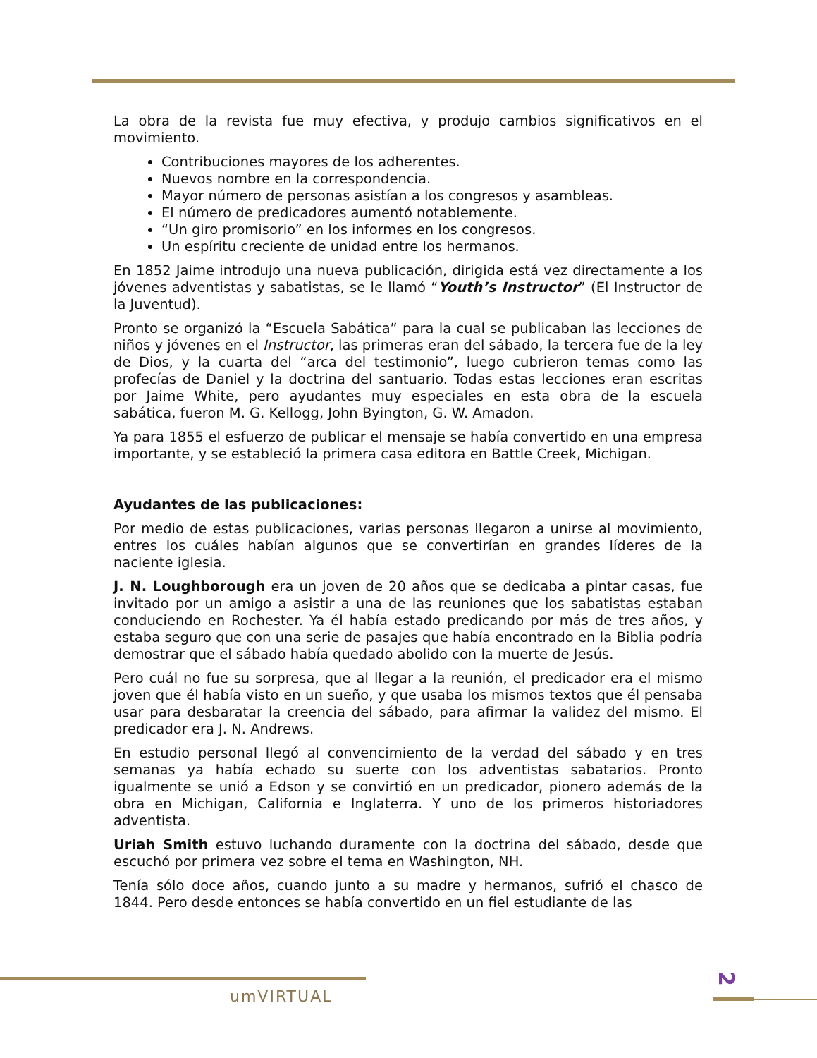La obra de la revista fue muy efectiva, y produjo cambios significativos en el movimiento.
Contribuciones mayores de los adherentes.
Nuevos nombre en la correspondencia.
Mayor número de personas asistían a los congresos y asambleas.
El número de predicadores aumentó notablemente.
“Un giro promisorio” en los informes en los congresos.
Un espíritu creciente de unidad entre los hermanos.
En 1852 Jaime introdujo una nueva publicación, dirigida está vez directamente a los jóvenes adventistas y sabatistas, se le llamó “Youth’s Instructor” (El Instructor de la Juventud).
Pronto se organizó la “Escuela Sabática” para la cual se publicaban las lecciones de niños y jóvenes en el Instructor, las primeras eran del sábado, la tercera fue de la ley de Dios, y la cuarta del “arca del testimonio”, luego cubrieron temas como las profecías de Daniel y la doctrina del santuario. Todas estas lecciones eran escritas por Jaime White, pero ayudantes muy especiales en esta obra de la escuela sabática, fueron M. G. Kellogg, John Byington, G. W. Amadon.
Ya para 1855 el esfuerzo de publicar el mensaje se había convertido en una empresa importante, y se estableció la primera casa editora en Battle Creek, Michigan.
Ayudantes de las publicaciones:
Por medio de estas publicaciones, varias personas llegaron a unirse al movimiento, entres los cuáles habían algunos que se convertirían en grandes líderes de la naciente iglesia.
J. N. Loughborough era un joven de 20 años que se dedicaba a pintar casas, fue invitado por un amigo a asistir a una de las reuniones que los sabatistas estaban conduciendo en Rochester. Ya él había estado predicando por más de tres años, y estaba seguro que con una serie de pasajes que había encontrado en la Biblia podría demostrar que el sábado había quedado abolido con la muerte de Jesús.
Pero cuál no fue su sorpresa, que al llegar a la reunión, el predicador era el mismo joven que él había visto en un sueño, y que usaba los mismos textos que él pensaba usar para desbaratar la creencia del sábado, para afirmar la validez del mismo. El predicador era J. N. Andrews.
En estudio personal llegó al convencimiento de la verdad del sábado y en tres semanas ya había echado su suerte con los adventistas sabatarios. Pronto igualmente se unió a Edson y se convirtió en un predicador, pionero además de la obra en Michigan, California e Inglaterra. Y uno de los primeros historiadores adventista.
Uriah Smith estuvo luchando duramente con la doctrina del sábado, desde que escuchó por primera vez sobre el tema en Washington, NH.
Tenía sólo doce años, cuando junto a su madre y hermanos, sufrió el chasco de 1844. Pero desde entonces se había convertido en un fiel estudiante de las
umVIRTUAL
2